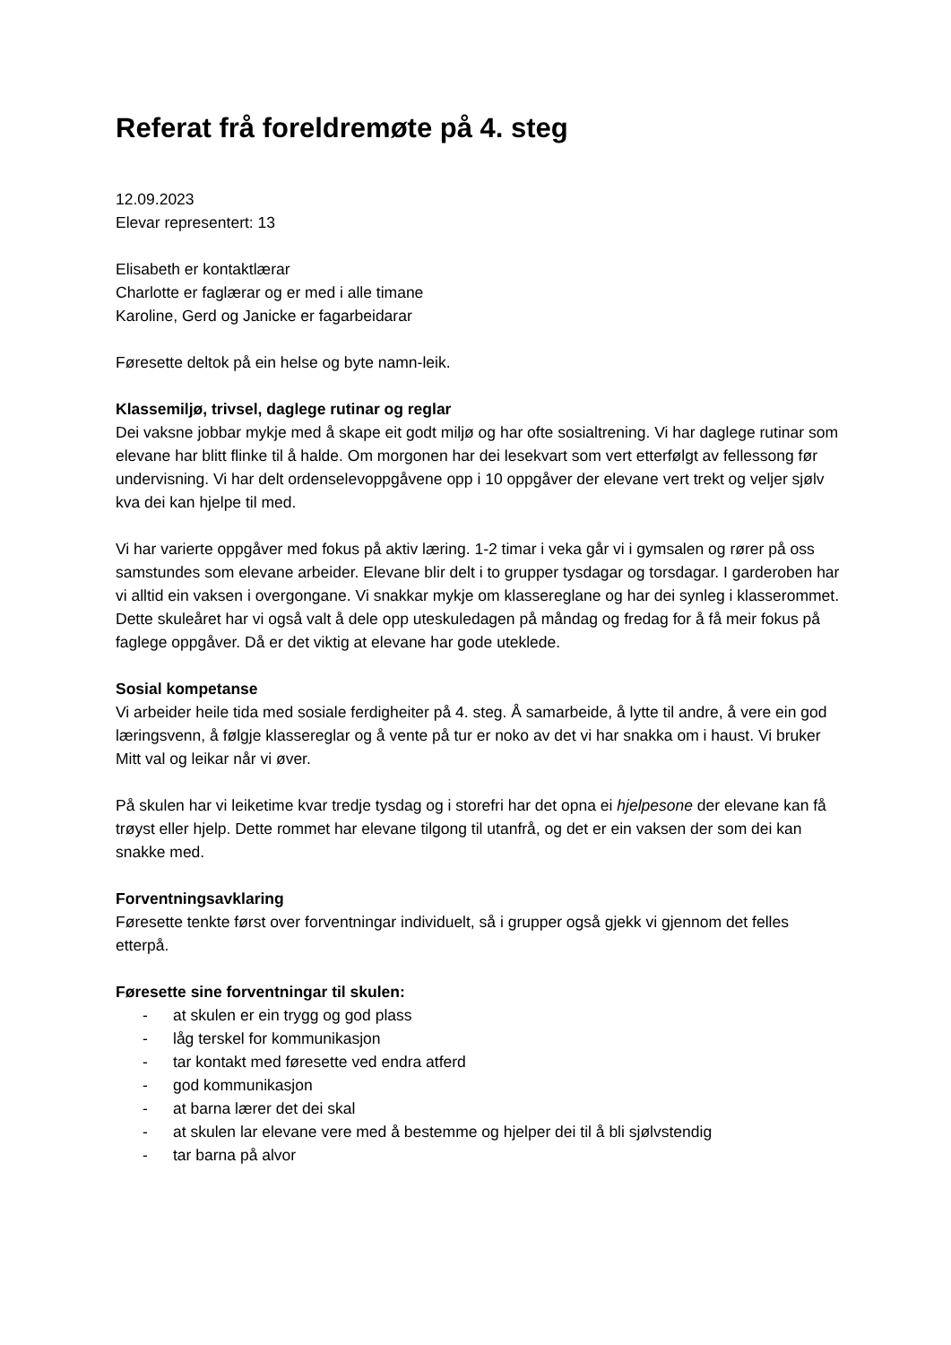Referat frå foreldremøte på 4. steg
12.09.2023
Elevar representert: 13
Elisabeth er kontaktlærar
Charlotte er faglærar og er med i alle timane
Karoline, Gerd og Janicke er fagarbeidarar
Føresette deltok på ein helse og byte namn-leik.
Klassemiljø, trivsel, daglege rutinar og reglar
Dei vaksne jobbar mykje med å skape eit godt miljø og har ofte sosialtrening. Vi har daglege rutinar som elevane har blitt flinke til å halde. Om morgonen har dei lesekvart som vert etterfølgt av fellessong før undervisning. Vi har delt ordenselevoppgåvene opp i 10 oppgåver der elevane vert trekt og veljer sjølv kva dei kan hjelpe til med.
Vi har varierte oppgåver med fokus på aktiv læring. 1-2 timar i veka går vi i gymsalen og rører på oss samstundes som elevane arbeider. Elevane blir delt i to grupper tysdagar og torsdagar. I garderoben har vi alltid ein vaksen i overgongane. Vi snakkar mykje om klassereglane og har dei synleg i klasserommet. Dette skuleåret har vi også valt å dele opp uteskuledagen på måndag og fredag for å få meir fokus på faglege oppgåver. Då er det viktig at elevane har gode uteklede.
Sosial kompetanse
Vi arbeider heile tida med sosiale ferdigheiter på 4. steg. Å samarbeide, å lytte til andre, å vere ein god læringsvenn, å følgje klassereglar og å vente på tur er noko av det vi har snakka om i haust. Vi bruker Mitt val og leikar når vi øver.
På skulen har vi leiketime kvar tredje tysdag og i storefri har det opna ei hjelpesone der elevane kan få trøyst eller hjelp. Dette rommet har elevane tilgong til utanfrå, og det er ein vaksen der som dei kan snakke med.
Forventningsavklaring
Føresette tenkte først over forventningar individuelt, så i grupper også gjekk vi gjennom det felles etterpå.
Føresette sine forventningar til skulen:
- at skulen er ein trygg og god plass
- låg terskel for kommunikasjon
- tar kontakt med føresette ved endra atferd
- god kommunikasjon
- at barna lærer det dei skal
- at skulen lar elevane vere med å bestemme og hjelper dei til å bli sjølvstendig
- tar barna på alvor